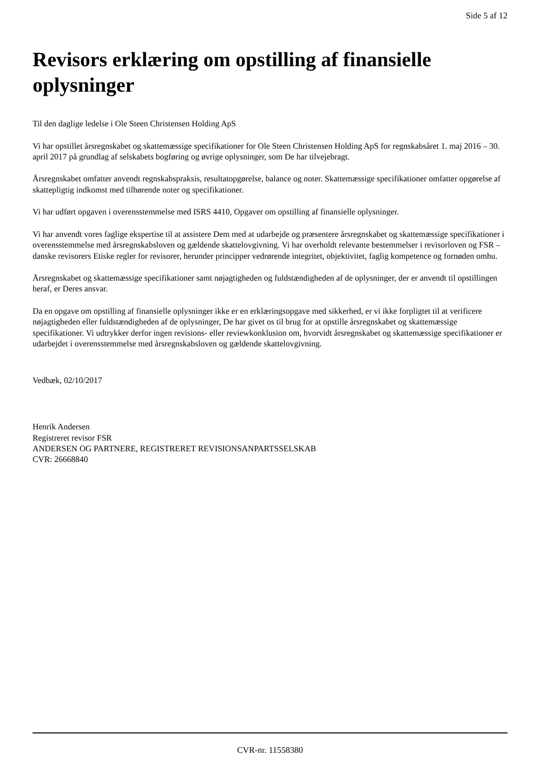Side 5 af 12
Revisors erklæring om opstilling af finansielle oplysninger
Til den daglige ledelse i Ole Steen Christensen Holding ApS
Vi har opstillet årsregnskabet og skattemæssige specifikationer for Ole Steen Christensen Holding ApS for regnskabsåret 1. maj 2016 – 30. april 2017 på grundlag af selskabets bogføring og øvrige oplysninger, som De har tilvejebragt.
Årsregnskabet omfatter anvendt regnskabspraksis, resultatopgørelse, balance og noter. Skattemæssige specifikationer omfatter opgørelse af skattepligtig indkomst med tilhørende noter og specifikationer.
Vi har udført opgaven i overensstemmelse med ISRS 4410, Opgaver om opstilling af finansielle oplysninger.
Vi har anvendt vores faglige ekspertise til at assistere Dem med at udarbejde og præsentere årsregnskabet og skattemæssige specifikationer i overensstemmelse med årsregnskabsloven og gældende skattelovgivning. Vi har overholdt relevante bestemmelser i revisorloven og FSR – danske revisorers Etiske regler for revisorer, herunder principper vedrørende integritet, objektivitet, faglig kompetence og fornøden omhu.
Årsregnskabet og skattemæssige specifikationer samt nøjagtigheden og fuldstændigheden af de oplysninger, der er anvendt til opstillingen heraf, er Deres ansvar.
Da en opgave om opstilling af finansielle oplysninger ikke er en erklæringsopgave med sikkerhed, er vi ikke forpligtet til at verificere nøjagtigheden eller fuldstændigheden af de oplysninger, De har givet os til brug for at opstille årsregnskabet og skattemæssige specifikationer. Vi udtrykker derfor ingen revisions- eller reviewkonklusion om, hvorvidt årsregnskabet og skattemæssige specifikationer er udarbejdet i overensstemmelse med årsregnskabsloven og gældende skattelovgivning.
Vedbæk, 02/10/2017
Henrik Andersen
Registreret revisor FSR
ANDERSEN OG PARTNERE, REGISTRERET REVISIONSANPARTSSELSKAB
CVR: 26668840
CVR-nr. 11558380